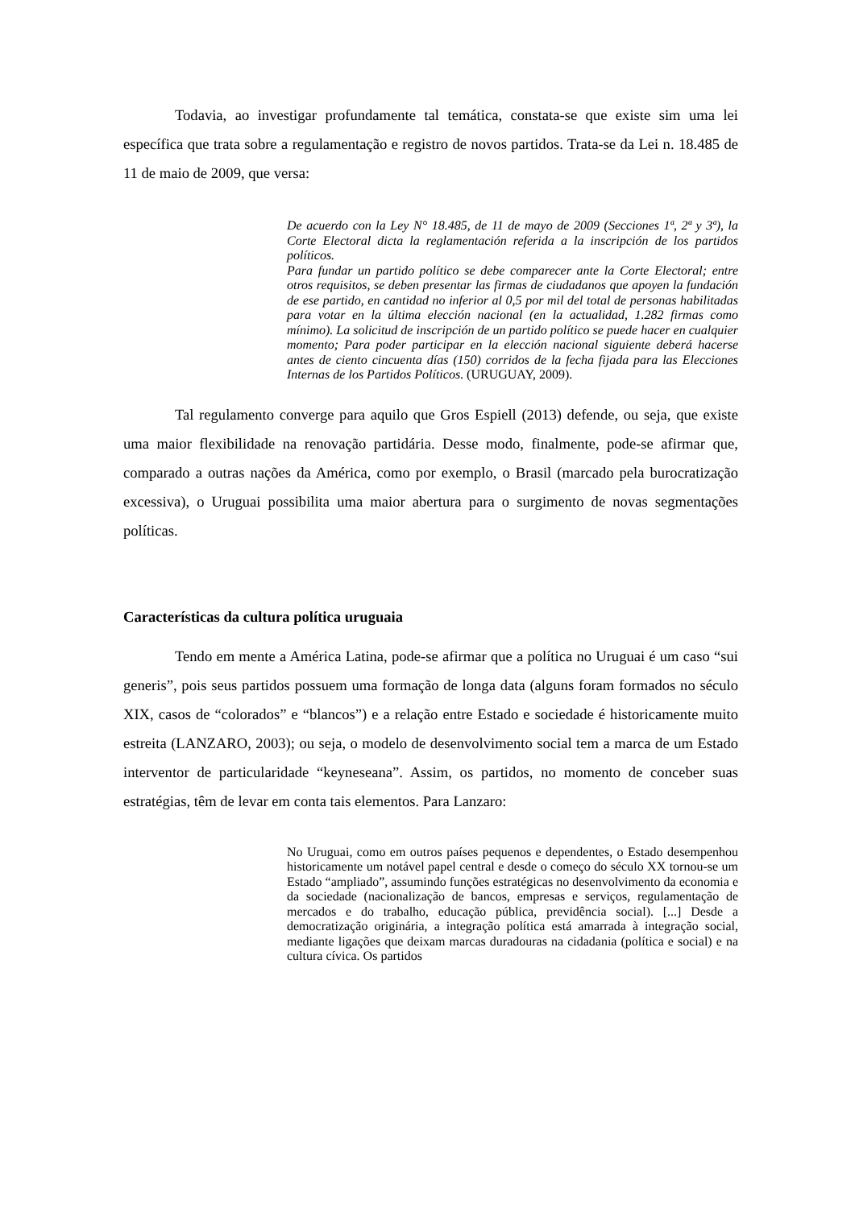Todavia, ao investigar profundamente tal temática, constata-se que existe sim uma lei específica que trata sobre a regulamentação e registro de novos partidos. Trata-se da Lei n. 18.485 de 11 de maio de 2009, que versa:
De acuerdo con la Ley N° 18.485, de 11 de mayo de 2009 (Secciones 1ª, 2ª y 3ª), la Corte Electoral dicta la reglamentación referida a la inscripción de los partidos políticos.
Para fundar un partido político se debe comparecer ante la Corte Electoral; entre otros requisitos, se deben presentar las firmas de ciudadanos que apoyen la fundación de ese partido, en cantidad no inferior al 0,5 por mil del total de personas habilitadas para votar en la última elección nacional (en la actualidad, 1.282 firmas como mínimo). La solicitud de inscripción de un partido político se puede hacer en cualquier momento; Para poder participar en la elección nacional siguiente deberá hacerse antes de ciento cincuenta días (150) corridos de la fecha fijada para las Elecciones Internas de los Partidos Políticos. (URUGUAY, 2009).
Tal regulamento converge para aquilo que Gros Espiell (2013) defende, ou seja, que existe uma maior flexibilidade na renovação partidária. Desse modo, finalmente, pode-se afirmar que, comparado a outras nações da América, como por exemplo, o Brasil (marcado pela burocratização excessiva), o Uruguai possibilita uma maior abertura para o surgimento de novas segmentações políticas.
Características da cultura política uruguaia
Tendo em mente a América Latina, pode-se afirmar que a política no Uruguai é um caso “sui generis”, pois seus partidos possuem uma formação de longa data (alguns foram formados no século XIX, casos de “colorados” e “blancos”) e a relação entre Estado e sociedade é historicamente muito estreita (LANZARO, 2003); ou seja, o modelo de desenvolvimento social tem a marca de um Estado interventor de particularidade “keyneseana”. Assim, os partidos, no momento de conceber suas estratégias, têm de levar em conta tais elementos. Para Lanzaro:
No Uruguai, como em outros países pequenos e dependentes, o Estado desempenhou historicamente um notável papel central e desde o começo do século XX tornou-se um Estado “ampliado”, assumindo funções estratégicas no desenvolvimento da economia e da sociedade (nacionalização de bancos, empresas e serviços, regulamentação de mercados e do trabalho, educação pública, previdência social). [...] Desde a democratização originária, a integração política está amarrada à integração social, mediante ligações que deixam marcas duradouras na cidadania (política e social) e na cultura cívica. Os partidos